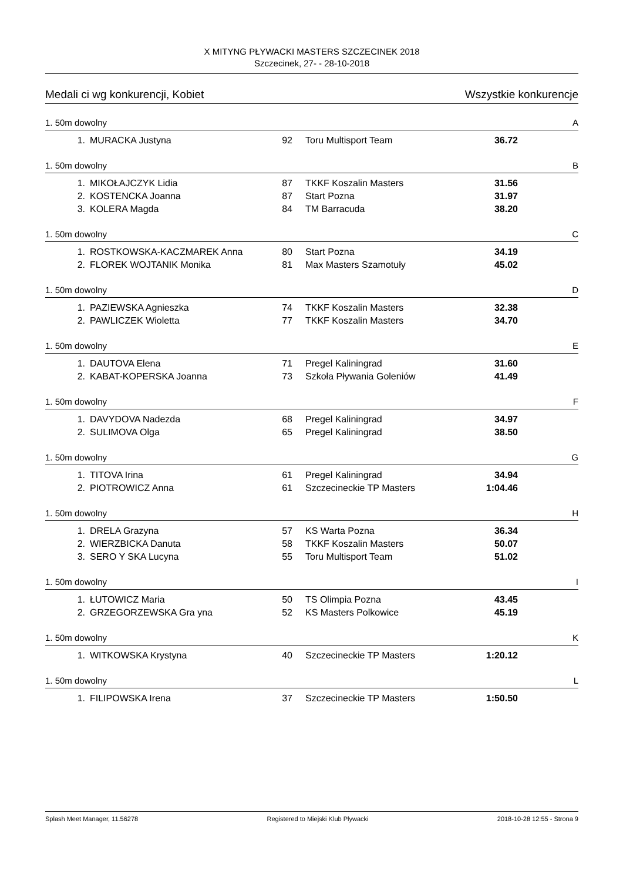X MITYNG PŁYWACKI MASTERS SZCZECINEK 2018
Szczecinek, 27- - 28-10-2018
Medali ci wg konkurencji, Kobiet Wszystkie konkurencje
1. 50m dowolny A
| 1. | MURACKA Justyna | 92 | Toru Multisport Team | 36.72 |
1. 50m dowolny B
| 1. | MIKOŁAJCZYK Lidia | 87 | TKKF Koszalin Masters | 31.56 |
| 2. | KOSTENCKA Joanna | 87 | Start Pozna | 31.97 |
| 3. | KOLERA Magda | 84 | TM Barracuda | 38.20 |
1. 50m dowolny C
| 1. | ROSTKOWSKA-KACZMAREK Anna | 80 | Start Pozna | 34.19 |
| 2. | FLOREK WOJTANIK Monika | 81 | Max Masters Szamotuły | 45.02 |
1. 50m dowolny D
| 1. | PAZIEWSKA Agnieszka | 74 | TKKF Koszalin Masters | 32.38 |
| 2. | PAWLICZEK Wioletta | 77 | TKKF Koszalin Masters | 34.70 |
1. 50m dowolny E
| 1. | DAUTOVA Elena | 71 | Pregel Kaliningrad | 31.60 |
| 2. | KABAT-KOPERSKA Joanna | 73 | Szkoła Pływania Goleniów | 41.49 |
1. 50m dowolny F
| 1. | DAVYDOVA Nadezda | 68 | Pregel Kaliningrad | 34.97 |
| 2. | SULIMOVA Olga | 65 | Pregel Kaliningrad | 38.50 |
1. 50m dowolny G
| 1. | TITOVA Irina | 61 | Pregel Kaliningrad | 34.94 |
| 2. | PIOTROWICZ Anna | 61 | Szczecineckie TP Masters | 1:04.46 |
1. 50m dowolny H
| 1. | DRELA Grazyna | 57 | KS Warta Pozna | 36.34 |
| 2. | WIERZBICKA Danuta | 58 | TKKF Koszalin Masters | 50.07 |
| 3. | SERO Y SKA Lucyna | 55 | Toru Multisport Team | 51.02 |
1. 50m dowolny I
| 1. | ŁUTOWICZ Maria | 50 | TS Olimpia Pozna | 43.45 |
| 2. | GRZEGORZEWSKA Gra yna | 52 | KS Masters Polkowice | 45.19 |
1. 50m dowolny K
| 1. | WITKOWSKA Krystyna | 40 | Szczecineckie TP Masters | 1:20.12 |
1. 50m dowolny L
| 1. | FILIPOWSKA Irena | 37 | Szczecineckie TP Masters | 1:50.50 |
Splash Meet Manager, 11.56278 Registered to Miejski Klub Plywacki 2018-10-28 12:55 - Strona 9